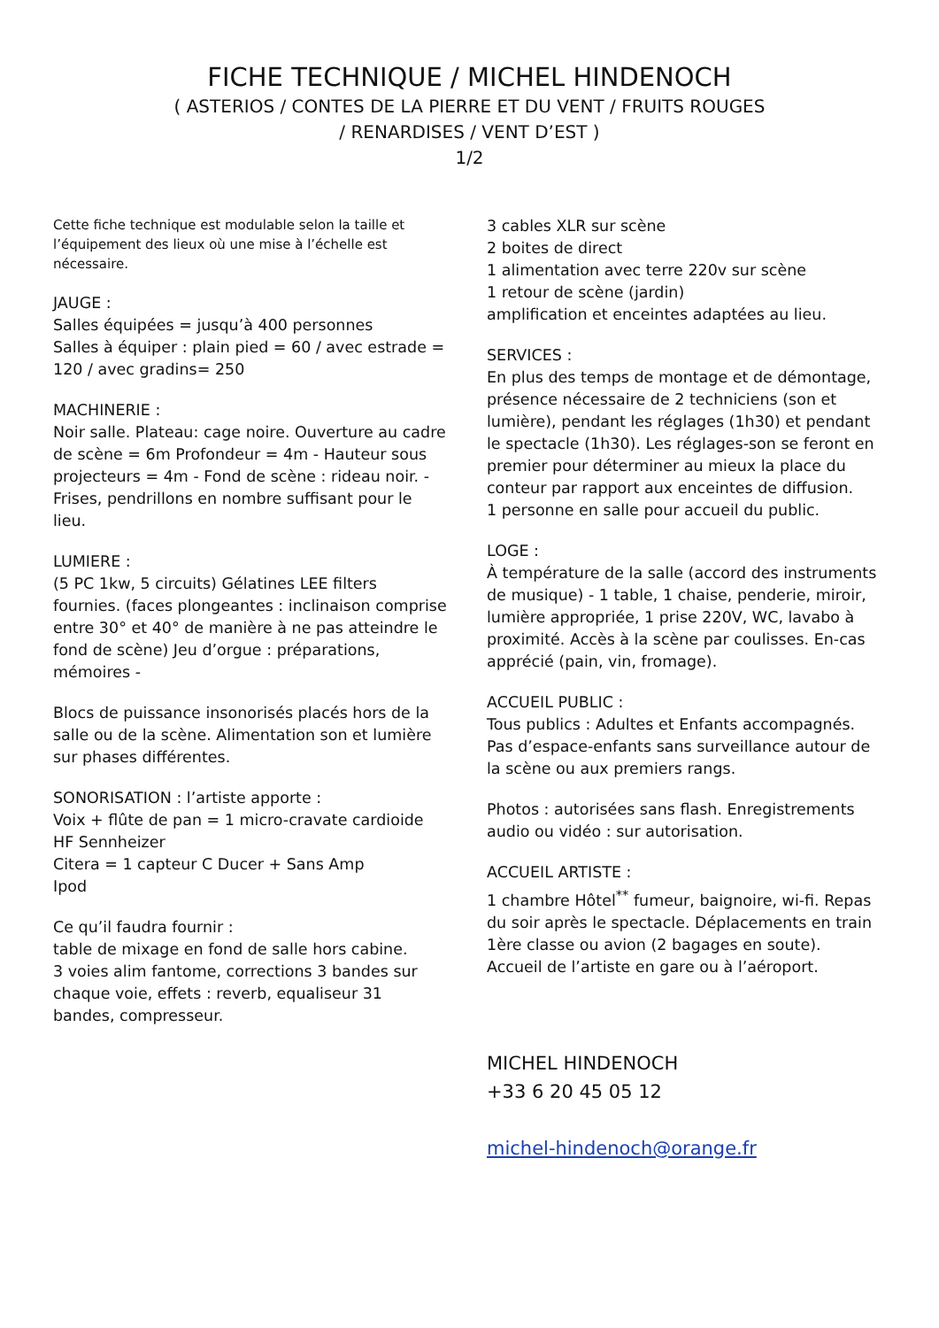FICHE TECHNIQUE / MICHEL HINDENOCH
( ASTERIOS / CONTES DE LA PIERRE ET DU VENT / FRUITS ROUGES
/ RENARDISES / VENT D’EST )
1/2
Cette fiche technique est modulable selon la taille et l’équipement des lieux où une mise à l’échelle est nécessaire.
JAUGE :
Salles équipées = jusqu’à 400 personnes
Salles à équiper : plain pied = 60 / avec estrade = 120 / avec gradins= 250
MACHINERIE :
Noir salle. Plateau: cage noire. Ouverture au cadre de scène = 6m Profondeur = 4m - Hauteur sous projecteurs = 4m - Fond de scène : rideau noir. - Frises, pendrillons en nombre suffisant pour le lieu.
LUMIERE :
(5 PC 1kw, 5 circuits) Gélatines LEE filters fournies. (faces plongeantes : inclinaison comprise entre 30° et 40° de manière à ne pas atteindre le fond de scène) Jeu d’orgue : préparations, mémoires -
Blocs de puissance insonorisés placés hors de la salle ou de la scène. Alimentation son et lumière sur phases différentes.
SONORISATION : l’artiste apporte :
Voix + flûte de pan = 1 micro-cravate cardioide HF Sennheizer
Citera = 1 capteur C Ducer + Sans Amp
Ipod
Ce qu’il faudra fournir :
table de mixage en fond de salle hors cabine.
3 voies alim fantome, corrections 3 bandes sur chaque voie, effets : reverb, equaliseur 31 bandes, compresseur.
3 cables XLR sur scène
2 boites de direct
1 alimentation avec terre 220v sur scène
1 retour de scène (jardin)
amplification et enceintes adaptées au lieu.
SERVICES :
En plus des temps de montage et de démontage, présence nécessaire de 2 techniciens (son et lumière), pendant les réglages (1h30) et pendant le spectacle (1h30). Les réglages-son se feront en premier pour déterminer au mieux la place du conteur par rapport aux enceintes de diffusion.
1 personne en salle pour accueil du public.
LOGE :
À température de la salle (accord des instruments de musique) - 1 table, 1 chaise, penderie, miroir, lumière appropriée, 1 prise 220V, WC, lavabo à proximité. Accès à la scène par coulisses. En-cas apprécié (pain, vin, fromage).
ACCUEIL PUBLIC :
Tous publics : Adultes et Enfants accompagnés. Pas d’espace-enfants sans surveillance autour de la scène ou aux premiers rangs.
Photos : autorisées sans flash. Enregistrements audio ou vidéo : sur autorisation.
ACCUEIL ARTISTE :
1 chambre Hôtel<sup>**</sup> fumeur, baignoire, wi-fi. Repas du soir après le spectacle. Déplacements en train 1ère classe ou avion (2 bagages en soute). Accueil de l’artiste en gare ou à l’aéroport.
MICHEL HINDENOCH
+33 6 20 45 05 12
michel-hindenoch@orange.fr